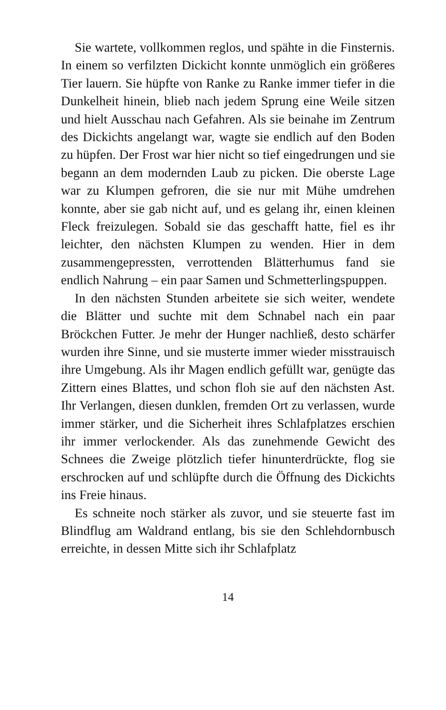Sie wartete, vollkommen reglos, und spähte in die Finsternis. In einem so verfilzten Dickicht konnte unmöglich ein größeres Tier lauern. Sie hüpfte von Ranke zu Ranke immer tiefer in die Dunkelheit hinein, blieb nach jedem Sprung eine Weile sitzen und hielt Ausschau nach Gefahren. Als sie beinahe im Zentrum des Dickichts angelangt war, wagte sie endlich auf den Boden zu hüpfen. Der Frost war hier nicht so tief eingedrungen und sie begann an dem modernden Laub zu picken. Die oberste Lage war zu Klumpen gefroren, die sie nur mit Mühe umdrehen konnte, aber sie gab nicht auf, und es gelang ihr, einen kleinen Fleck freizulegen. Sobald sie das geschafft hatte, fiel es ihr leichter, den nächsten Klumpen zu wenden. Hier in dem zusammengepressten, verrottenden Blätterhumus fand sie endlich Nahrung – ein paar Samen und Schmetterlingspuppen.
In den nächsten Stunden arbeitete sie sich weiter, wendete die Blätter und suchte mit dem Schnabel nach ein paar Bröckchen Futter. Je mehr der Hunger nachließ, desto schärfer wurden ihre Sinne, und sie musterte immer wieder misstrauisch ihre Umgebung. Als ihr Magen endlich gefüllt war, genügte das Zittern eines Blattes, und schon floh sie auf den nächsten Ast. Ihr Verlangen, diesen dunklen, fremden Ort zu verlassen, wurde immer stärker, und die Sicherheit ihres Schlafplatzes erschien ihr immer verlockender. Als das zunehmende Gewicht des Schnees die Zweige plötzlich tiefer hinunterdrückte, flog sie erschrocken auf und schlüpfte durch die Öffnung des Dickichts ins Freie hinaus.
Es schneite noch stärker als zuvor, und sie steuerte fast im Blindflug am Waldrand entlang, bis sie den Schlehdornbusch erreichte, in dessen Mitte sich ihr Schlafplatz
14